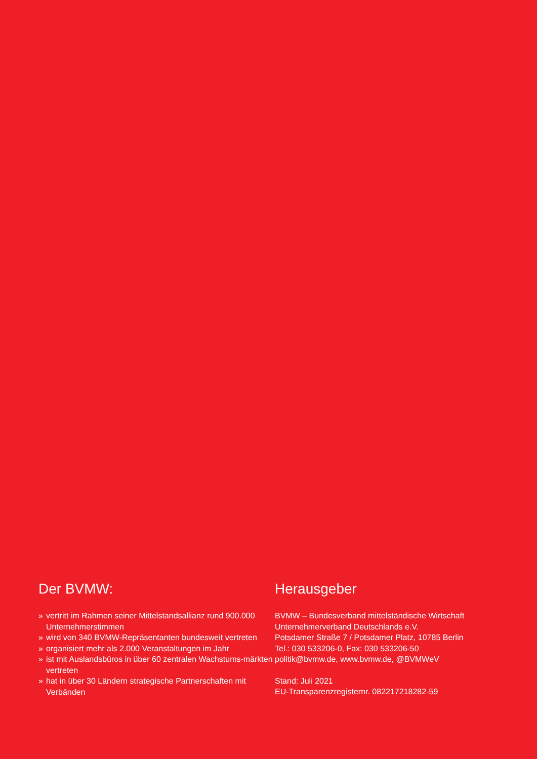Der BVMW:
» vertritt im Rahmen seiner Mittelstandsallianz rund 900.000 Unternehmerstimmen
» wird von 340 BVMW-Repräsentanten bundesweit vertreten
» organisiert mehr als 2.000 Veranstaltungen im Jahr
» ist mit Auslandsbüros in über 60 zentralen Wachstums-märkten vertreten
» hat in über 30 Ländern strategische Partnerschaften mit Verbänden
Herausgeber
BVMW – Bundesverband mittelständische Wirtschaft
Unternehmerverband Deutschlands e.V.
Potsdamer Straße 7 / Potsdamer Platz, 10785 Berlin
Tel.: 030 533206-0, Fax: 030 533206-50
politik@bvmw.de, www.bvmw.de, @BVMWeV
Stand: Juli 2021
EU-Transparenzregisternr. 082217218282-59